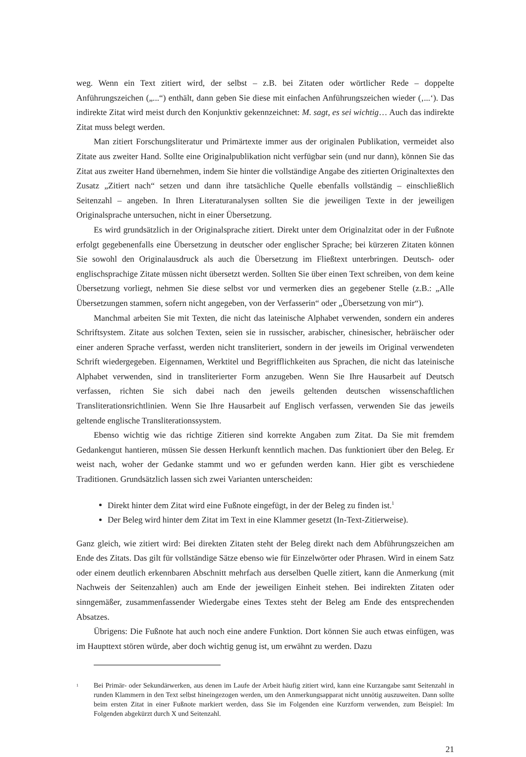weg. Wenn ein Text zitiert wird, der selbst – z.B. bei Zitaten oder wörtlicher Rede – doppelte Anführungszeichen („...“) enthält, dann geben Sie diese mit einfachen Anführungszeichen wieder (‚...‘). Das indirekte Zitat wird meist durch den Konjunktiv gekennzeichnet: M. sagt, es sei wichtig… Auch das indirekte Zitat muss belegt werden.
Man zitiert Forschungsliteratur und Primärtexte immer aus der originalen Publikation, vermeidet also Zitate aus zweiter Hand. Sollte eine Originalpublikation nicht verfügbar sein (und nur dann), können Sie das Zitat aus zweiter Hand übernehmen, indem Sie hinter die vollständige Angabe des zitierten Originaltextes den Zusatz „Zitiert nach“ setzen und dann ihre tatsächliche Quelle ebenfalls vollständig – einschließlich Seitenzahl – angeben. In Ihren Literaturanalysen sollten Sie die jeweiligen Texte in der jeweiligen Originalsprache untersuchen, nicht in einer Übersetzung.
Es wird grundsätzlich in der Originalsprache zitiert. Direkt unter dem Originalzitat oder in der Fußnote erfolgt gegebenenfalls eine Übersetzung in deutscher oder englischer Sprache; bei kürzeren Zitaten können Sie sowohl den Originalausdruck als auch die Übersetzung im Fließtext unterbringen. Deutsch- oder englischsprachige Zitate müssen nicht übersetzt werden. Sollten Sie über einen Text schreiben, von dem keine Übersetzung vorliegt, nehmen Sie diese selbst vor und vermerken dies an gegebener Stelle (z.B.: „Alle Übersetzungen stammen, sofern nicht angegeben, von der Verfasserin“ oder „Übersetzung von mir“).
Manchmal arbeiten Sie mit Texten, die nicht das lateinische Alphabet verwenden, sondern ein anderes Schriftsystem. Zitate aus solchen Texten, seien sie in russischer, arabischer, chinesischer, hebräischer oder einer anderen Sprache verfasst, werden nicht transliteriert, sondern in der jeweils im Original verwendeten Schrift wiedergegeben. Eigennamen, Werktitel und Begrifflichkeiten aus Sprachen, die nicht das lateinische Alphabet verwenden, sind in transliterierter Form anzugeben. Wenn Sie Ihre Hausarbeit auf Deutsch verfassen, richten Sie sich dabei nach den jeweils geltenden deutschen wissenschaftlichen Transliterationsrichtlinien. Wenn Sie Ihre Hausarbeit auf Englisch verfassen, verwenden Sie das jeweils geltende englische Transliterationssystem.
Ebenso wichtig wie das richtige Zitieren sind korrekte Angaben zum Zitat. Da Sie mit fremdem Gedankengut hantieren, müssen Sie dessen Herkunft kenntlich machen. Das funktioniert über den Beleg. Er weist nach, woher der Gedanke stammt und wo er gefunden werden kann. Hier gibt es verschiedene Traditionen. Grundsätzlich lassen sich zwei Varianten unterscheiden:
Direkt hinter dem Zitat wird eine Fußnote eingefügt, in der der Beleg zu finden ist.<sup>1</sup>
Der Beleg wird hinter dem Zitat im Text in eine Klammer gesetzt (In-Text-Zitierweise).
Ganz gleich, wie zitiert wird: Bei direkten Zitaten steht der Beleg direkt nach dem Abführungszeichen am Ende des Zitats. Das gilt für vollständige Sätze ebenso wie für Einzelwörter oder Phrasen. Wird in einem Satz oder einem deutlich erkennbaren Abschnitt mehrfach aus derselben Quelle zitiert, kann die Anmerkung (mit Nachweis der Seitenzahlen) auch am Ende der jeweiligen Einheit stehen. Bei indirekten Zitaten oder sinngemäßer, zusammenfassender Wiedergabe eines Textes steht der Beleg am Ende des entsprechenden Absatzes.
Übrigens: Die Fußnote hat auch noch eine andere Funktion. Dort können Sie auch etwas einfügen, was im Haupttext stören würde, aber doch wichtig genug ist, um erwähnt zu werden. Dazu
<sup>1</sup> Bei Primär- oder Sekundärwerken, aus denen im Laufe der Arbeit häufig zitiert wird, kann eine Kurzangabe samt Seitenzahl in runden Klammern in den Text selbst hineingezogen werden, um den Anmerkungsapparat nicht unnötig auszuweiten. Dann sollte beim ersten Zitat in einer Fußnote markiert werden, dass Sie im Folgenden eine Kurzform verwenden, zum Beispiel: Im Folgenden abgekürzt durch X und Seitenzahl.
21